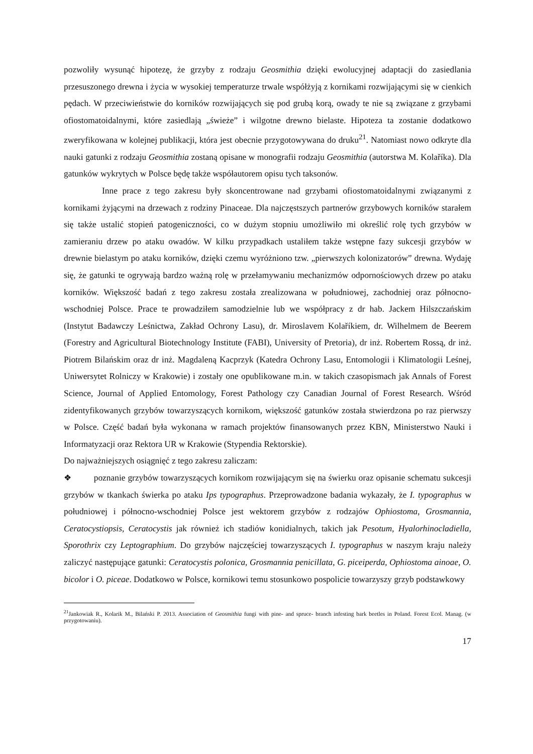pozwoliły wysunąć hipotezę, że grzyby z rodzaju Geosmithia dzięki ewolucyjnej adaptacji do zasiedlania przesuszonego drewna i życia w wysokiej temperaturze trwale współżyją z kornikami rozwijającymi się w cienkich pędach. W przeciwieństwie do korników rozwijających się pod grubą korą, owady te nie są związane z grzybami ofiostomatoidalnymi, które zasiedlają „świeże” i wilgotne drewno bielaste. Hipoteza ta zostanie dodatkowo zweryfikowana w kolejnej publikacji, która jest obecnie przygotowywana do druku<sup>21</sup>. Natomiast nowo odkryte dla nauki gatunki z rodzaju Geosmithia zostaną opisane w monografii rodzaju Geosmithia (autorstwa M. Kolaříka). Dla gatunków wykrytych w Polsce będę także współautorem opisu tych taksonów.
Inne prace z tego zakresu były skoncentrowane nad grzybami ofiostomatoidalnymi związanymi z kornikami żyjącymi na drzewach z rodziny Pinaceae. Dla najczęstszych partnerów grzybowych korników starałem się także ustalić stopień patogeniczności, co w dużym stopniu umożliwiło mi określić rolę tych grzybów w zamieraniu drzew po ataku owadów. W kilku przypadkach ustaliłem także wstępne fazy sukcesji grzybów w drewnie bielastym po ataku korników, dzięki czemu wyróżniono tzw. „pierwszych kolonizatorów” drewna. Wydaję się, że gatunki te ogrywają bardzo ważną rolę w przełamywaniu mechanizmów odpornościowych drzew po ataku korników. Większość badań z tego zakresu została zrealizowana w południowej, zachodniej oraz północno-wschodniej Polsce. Prace te prowadziłem samodzielnie lub we współpracy z dr hab. Jackem Hilszczańskim (Instytut Badawczy Leśnictwa, Zakład Ochrony Lasu), dr. Miroslavem Kolaříkiem, dr. Wilhelmem de Beerem (Forestry and Agricultural Biotechnology Institute (FABI), University of Pretoria), dr inż. Robertem Rossą, dr inż. Piotrem Bilańskim oraz dr inż. Magdaleną Kacprzyk (Katedra Ochrony Lasu, Entomologii i Klimatologii Leśnej, Uniwersytet Rolniczy w Krakowie) i zostały one opublikowane m.in. w takich czasopismach jak Annals of Forest Science, Journal of Applied Entomology, Forest Pathology czy Canadian Journal of Forest Research. Wśród zidentyfikowanych grzybów towarzyszących kornikom, większość gatunków została stwierdzona po raz pierwszy w Polsce. Część badań była wykonana w ramach projektów finansowanych przez KBN, Ministerstwo Nauki i Informatyzacji oraz Rektora UR w Krakowie (Stypendia Rektorskie).
Do najważniejszych osiągnięć z tego zakresu zaliczam:
❖ poznanie grzybów towarzyszących kornikom rozwijającym się na świerku oraz opisanie schematu sukcesji grzybów w tkankach świerka po ataku Ips typographus. Przeprowadzone badania wykazały, że I. typographus w południowej i północno-wschodniej Polsce jest wektorem grzybów z rodzajów Ophiostoma, Grosmannia, Ceratocystiopsis, Ceratocystis jak również ich stadiów konidialnych, takich jak Pesotum, Hyalorhinocladiella, Sporothrix czy Leptographium. Do grzybów najczęściej towarzyszących I. typographus w naszym kraju należy zaliczyć następujące gatunki: Ceratocystis polonica, Grosmannia penicillata, G. piceiperda, Ophiostoma ainoae, O. bicolor i O. piceae. Dodatkowo w Polsce, kornikowi temu stosunkowo pospolicie towarzyszy grzyb podstawkowy
<sup>21</sup> Jankowiak R., Kolarik M., Bilański P. 2013. Association of Geosmithia fungi with pine- and spruce- branch infesting bark beetles in Poland. Forest Ecol. Manag. (w przygotowaniu).
17